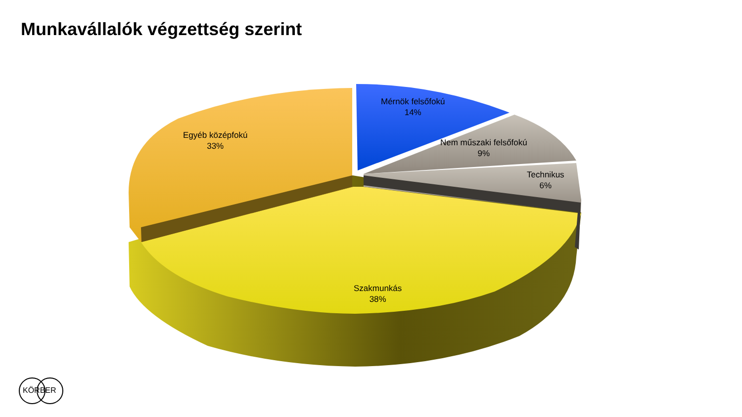Munkavállalók végzettség szerint
Egyéb középfokú
33%
Mérnök felsőfokú
14%
Nem műszaki felsőfokú
9%
Technikus
6%
Szakmunkás
38%
KÖRBER